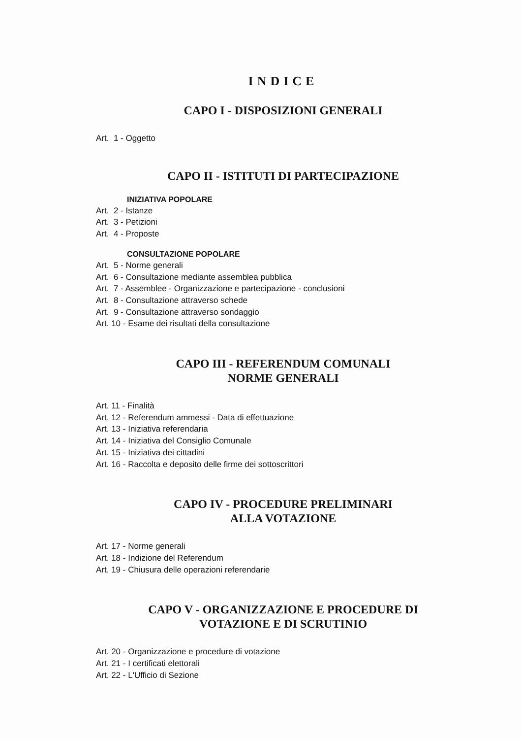INDICE
CAPO I - DISPOSIZIONI GENERALI
Art. 1 - Oggetto
CAPO II - ISTITUTI DI PARTECIPAZIONE
INIZIATIVA POPOLARE
Art. 2 - Istanze
Art. 3 - Petizioni
Art. 4 - Proposte
CONSULTAZIONE POPOLARE
Art. 5 - Norme generali
Art. 6 - Consultazione mediante assemblea pubblica
Art. 7 - Assemblee - Organizzazione e partecipazione - conclusioni
Art. 8 - Consultazione attraverso schede
Art. 9 - Consultazione attraverso sondaggio
Art. 10 - Esame dei risultati della consultazione
CAPO III - REFERENDUM COMUNALI
NORME GENERALI
Art. 11 - Finalità
Art. 12 - Referendum ammessi - Data di effettuazione
Art. 13 - Iniziativa referendaria
Art. 14 - Iniziativa del Consiglio Comunale
Art. 15 - Iniziativa dei cittadini
Art. 16 - Raccolta e deposito delle firme dei sottoscrittori
CAPO IV - PROCEDURE PRELIMINARI
ALLA VOTAZIONE
Art. 17 - Norme generali
Art. 18 - Indizione del Referendum
Art. 19 - Chiusura delle operazioni referendarie
CAPO V - ORGANIZZAZIONE E PROCEDURE DI
VOTAZIONE E DI SCRUTINIO
Art. 20 - Organizzazione e procedure di votazione
Art. 21 - I certificati elettorali
Art. 22 - L'Ufficio di Sezione